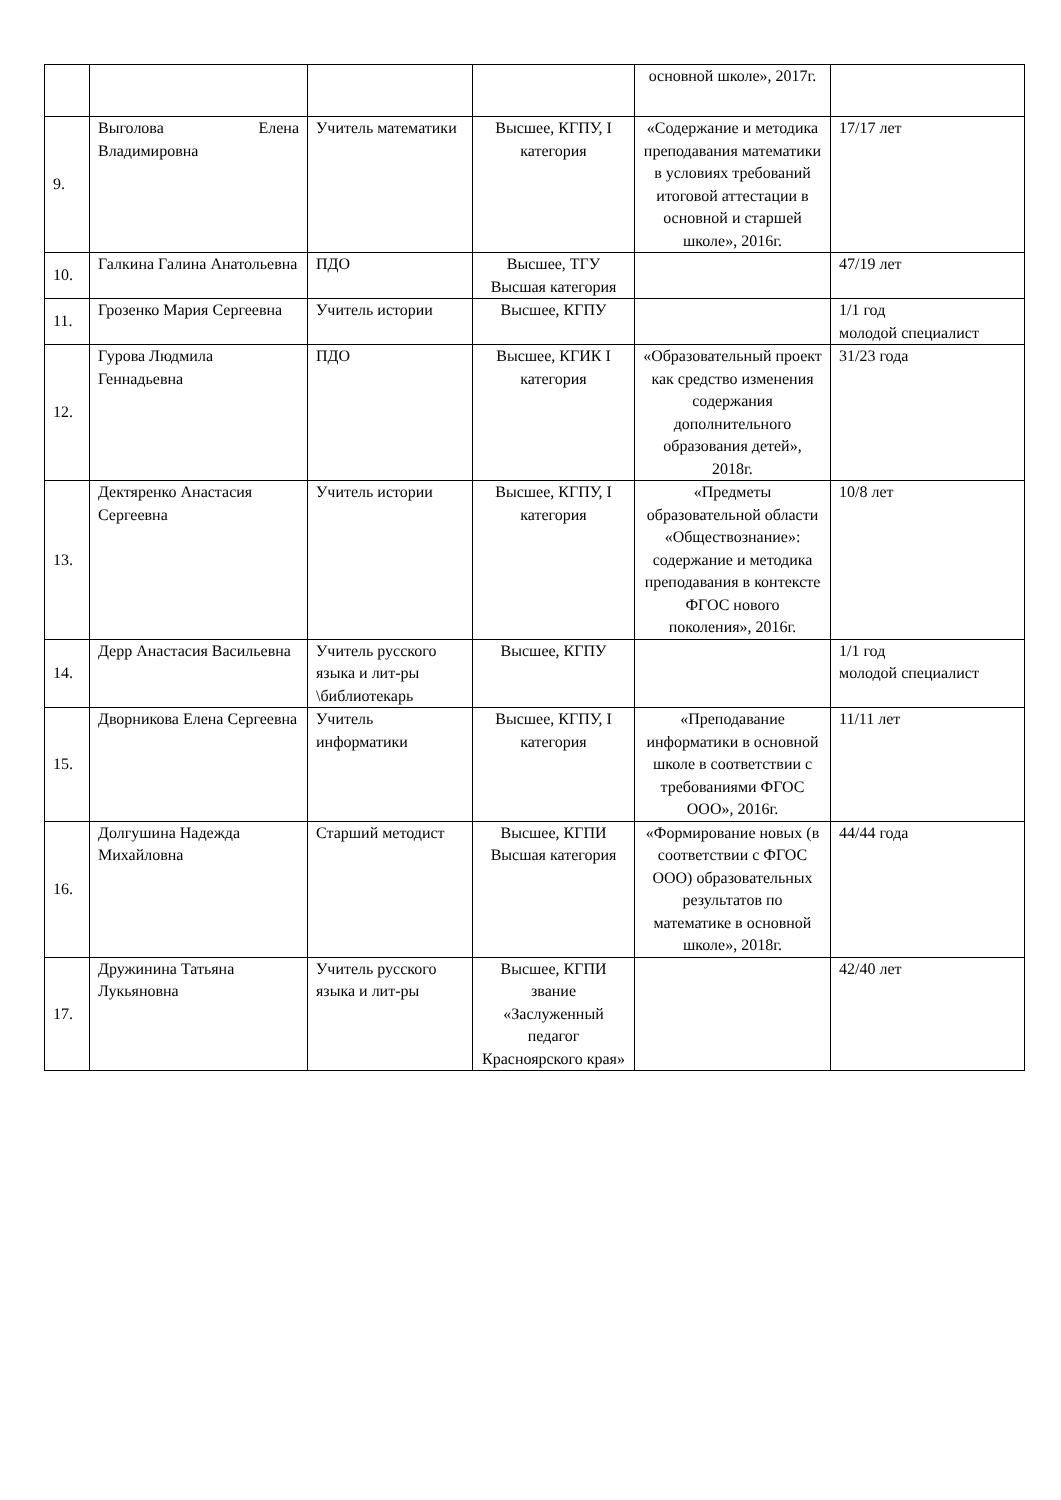| | | | | основной школе», 2017г. | |
| 9. | Выголова Елена Владимировна | Учитель математики | Высшее, КГПУ, I категория | «Содержание и методика преподавания математики в условиях требований итоговой аттестации в основной и старшей школе», 2016г. | 17/17 лет |
| 10. | Галкина Галина Анатольевна | ПДО | Высшее, ТГУ Высшая категория | | 47/19 лет |
| 11. | Грозенко Мария Сергеевна | Учитель истории | Высшее, КГПУ | | 1/1 год молодой специалист |
| 12. | Гурова Людмила Геннадьевна | ПДО | Высшее, КГИК I категория | «Образовательный проект как средство изменения содержания дополнительного образования детей», 2018г. | 31/23 года |
| 13. | Дектяренко Анастасия Сергеевна | Учитель истории | Высшее, КГПУ, I категория | «Предметы образовательной области «Обществознание»: содержание и методика преподавания в контексте ФГОС нового поколения», 2016г. | 10/8 лет |
| 14. | Дерр Анастасия Васильевна | Учитель русского языка и лит-ры \библиотекарь | Высшее, КГПУ | | 1/1 год молодой специалист |
| 15. | Дворникова Елена Сергеевна | Учитель информатики | Высшее, КГПУ, I категория | «Преподавание информатики в основной школе в соответствии с требованиями ФГОС ООО», 2016г. | 11/11 лет |
| 16. | Долгушина Надежда Михайловна | Старший методист | Высшее, КГПИ Высшая категория | «Формирование новых (в соответствии с ФГОС ООО) образовательных результатов по математике в основной школе», 2018г. | 44/44 года |
| 17. | Дружинина Татьяна Лукьяновна | Учитель русского языка и лит-ры | Высшее, КГПИ звание «Заслуженный педагог Красноярского края» | | 42/40 лет |